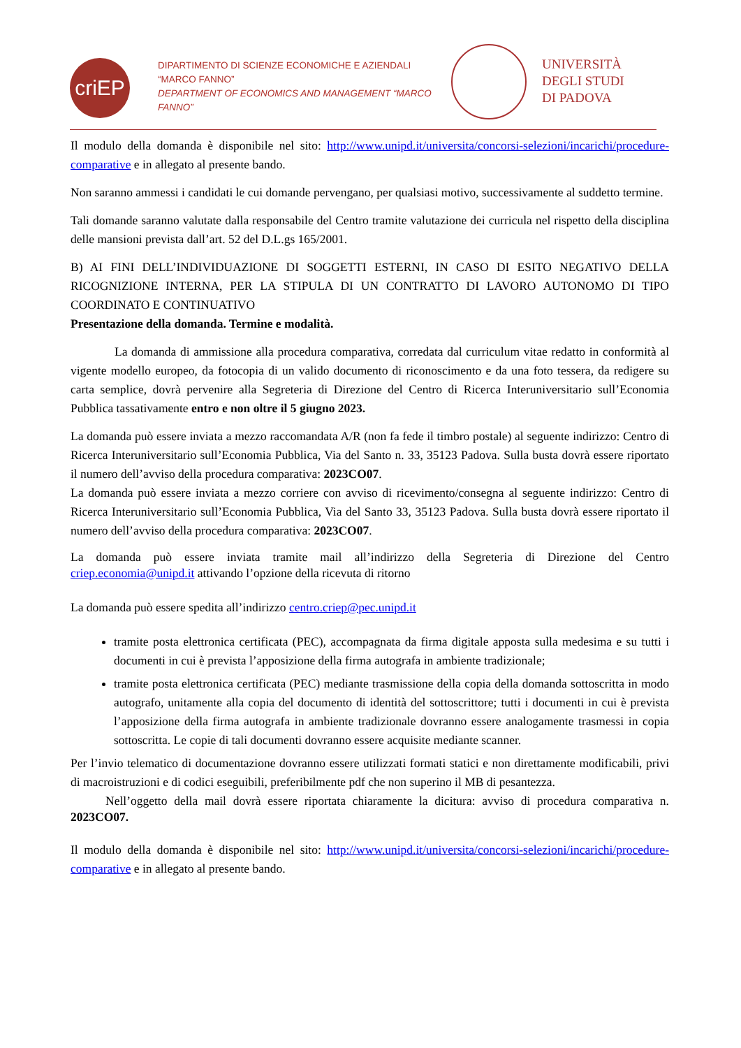criEP
DIPARTIMENTO DI SCIENZE ECONOMICHE E AZIENDALI
“MARCO FANNO”
DEPARTMENT OF ECONOMICS AND MANAGEMENT “MARCO FANNO”
UNIVERSITÀ
DEGLI STUDI
DI PADOVA
Il modulo della domanda è disponibile nel sito: http://www.unipd.it/universita/concorsi-selezioni/incarichi/procedure-comparative e in allegato al presente bando.
Non saranno ammessi i candidati le cui domande pervengano, per qualsiasi motivo, successivamente al suddetto termine.
Tali domande saranno valutate dalla responsabile del Centro tramite valutazione dei curricula nel rispetto della disciplina delle mansioni prevista dall’art. 52 del D.L.gs 165/2001.
B) AI FINI DELL’INDIVIDUAZIONE DI SOGGETTI ESTERNI, IN CASO DI ESITO NEGATIVO DELLA RICOGNIZIONE INTERNA, PER LA STIPULA DI UN CONTRATTO DI LAVORO AUTONOMO DI TIPO COORDINATO E CONTINUATIVO
Presentazione della domanda. Termine e modalità.
La domanda di ammissione alla procedura comparativa, corredata dal curriculum vitae redatto in conformità al vigente modello europeo, da fotocopia di un valido documento di riconoscimento e da una foto tessera, da redigere su carta semplice, dovrà pervenire alla Segreteria di Direzione del Centro di Ricerca Interuniversitario sull’Economia Pubblica tassativamente entro e non oltre il 5 giugno 2023.
La domanda può essere inviata a mezzo raccomandata A/R (non fa fede il timbro postale) al seguente indirizzo: Centro di Ricerca Interuniversitario sull’Economia Pubblica, Via del Santo n. 33, 35123 Padova. Sulla busta dovrà essere riportato il numero dell’avviso della procedura comparativa: 2023CO07.
La domanda può essere inviata a mezzo corriere con avviso di ricevimento/consegna al seguente indirizzo: Centro di Ricerca Interuniversitario sull’Economia Pubblica, Via del Santo 33, 35123 Padova. Sulla busta dovrà essere riportato il numero dell’avviso della procedura comparativa: 2023CO07.
La domanda può essere inviata tramite mail all’indirizzo della Segreteria di Direzione del Centro criep.economia@unipd.it attivando l’opzione della ricevuta di ritorno
La domanda può essere spedita all’indirizzo centro.criep@pec.unipd.it
tramite posta elettronica certificata (PEC), accompagnata da firma digitale apposta sulla medesima e su tutti i documenti in cui è prevista l’apposizione della firma autografa in ambiente tradizionale;
tramite posta elettronica certificata (PEC) mediante trasmissione della copia della domanda sottoscritta in modo autografo, unitamente alla copia del documento di identità del sottoscrittore; tutti i documenti in cui è prevista l’apposizione della firma autografa in ambiente tradizionale dovranno essere analogamente trasmessi in copia sottoscritta. Le copie di tali documenti dovranno essere acquisite mediante scanner.
Per l’invio telematico di documentazione dovranno essere utilizzati formati statici e non direttamente modificabili, privi di macroistruzioni e di codici eseguibili, preferibilmente pdf che non superino il MB di pesantezza.
Nell’oggetto della mail dovrà essere riportata chiaramente la dicitura: avviso di procedura comparativa n. 2023CO07.
Il modulo della domanda è disponibile nel sito: http://www.unipd.it/universita/concorsi-selezioni/incarichi/procedure-comparative e in allegato al presente bando.